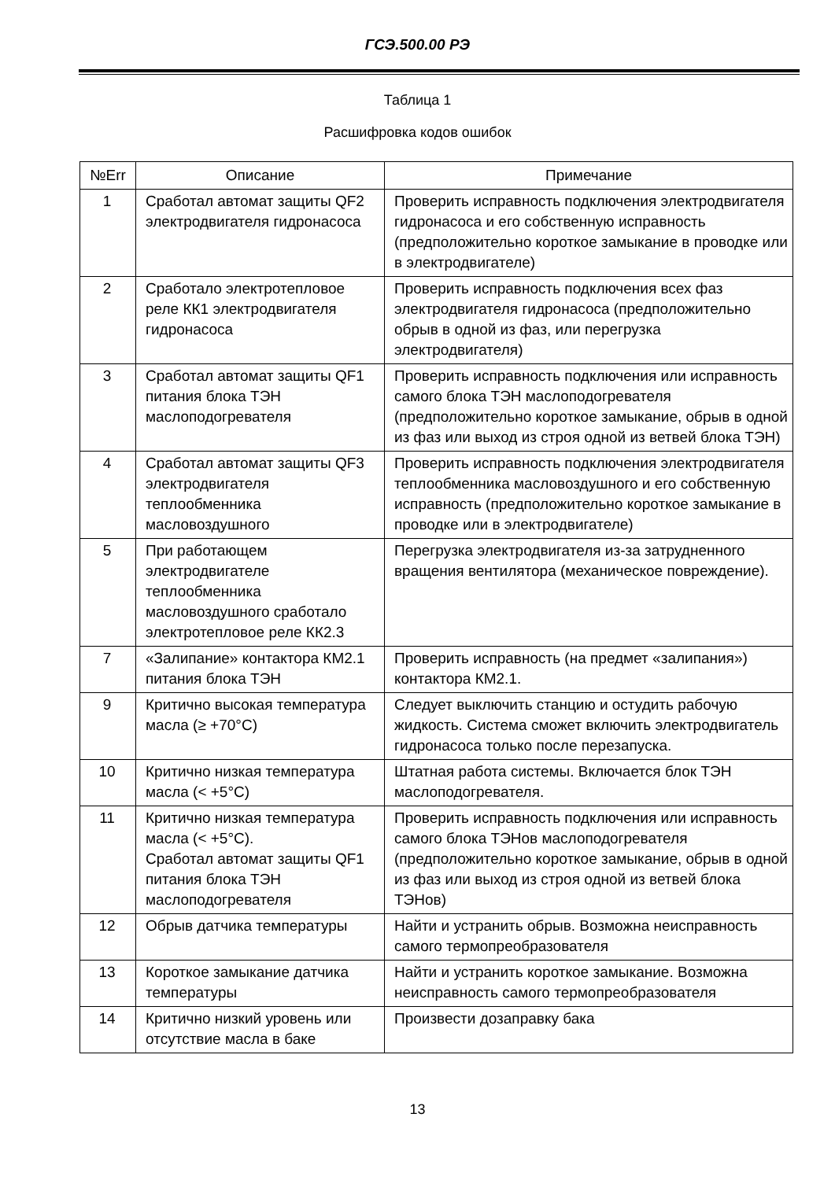ГСЭ.500.00 РЭ
Таблица 1
Расшифровка кодов ошибок
| №Err | Описание | Примечание |
| --- | --- | --- |
| 1 | Сработал автомат защиты QF2 электродвигателя гидронасоса | Проверить исправность подключения электродвигателя гидронасоса и его собственную исправность (предположительно короткое замыкание в проводке или в электродвигателе) |
| 2 | Сработало электротепловое реле КК1 электродвигателя гидронасоса | Проверить исправность подключения всех фаз электродвигателя гидронасоса (предположительно обрыв в одной из фаз, или перегрузка электродвигателя) |
| 3 | Сработал автомат защиты QF1 питания блока ТЭН маслоподогревателя | Проверить исправность подключения или исправность самого блока ТЭН маслоподогревателя (предположительно короткое замыкание, обрыв в одной из фаз или выход из строя одной из ветвей блока ТЭН) |
| 4 | Сработал автомат защиты QF3 электродвигателя теплообменника масловоздушного | Проверить исправность подключения электродвигателя теплообменника масловоздушного и его собственную исправность (предположительно короткое замыкание в проводке или в электродвигателе) |
| 5 | При работающем электродвигателе теплообменника масловоздушного сработало электротепловое реле КК2.3 | Перегрузка электродвигателя из-за затрудненного вращения вентилятора (механическое повреждение). |
| 7 | «Залипание» контактора КМ2.1 питания блока ТЭН | Проверить исправность (на предмет «залипания») контактора КМ2.1. |
| 9 | Критично высокая температура масла (≥ +70°С) | Следует выключить станцию и остудить рабочую жидкость. Система сможет включить электродвигатель гидронасоса только после перезапуска. |
| 10 | Критично низкая температура масла (< +5°С) | Штатная работа системы. Включается блок ТЭН маслоподогревателя. |
| 11 | Критично низкая температура масла (< +5°С). Сработал автомат защиты QF1 питания блока ТЭН маслоподогревателя | Проверить исправность подключения или исправность самого блока ТЭНов маслоподогревателя (предположительно короткое замыкание, обрыв в одной из фаз или выход из строя одной из ветвей блока ТЭНов) |
| 12 | Обрыв датчика температуры | Найти и устранить обрыв. Возможна неисправность самого термопреобразователя |
| 13 | Короткое замыкание датчика температуры | Найти и устранить короткое замыкание. Возможна неисправность самого термопреобразователя |
| 14 | Критично низкий уровень или отсутствие масла в баке | Произвести дозаправку бака |
13